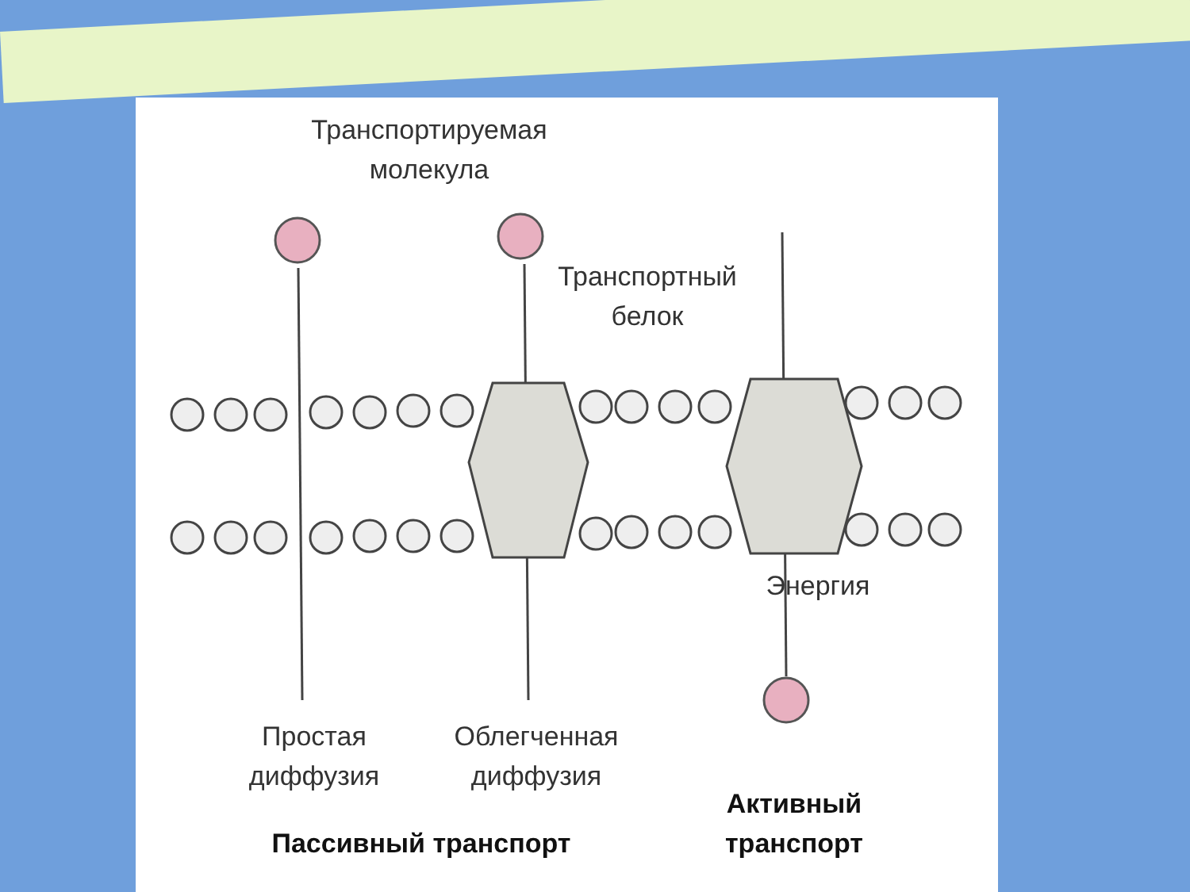Транспортируемая молекула
Транспортный белок
Энергия
Простая диффузия
Облегченная диффузия
Активный транспорт
Пассивный транспорт